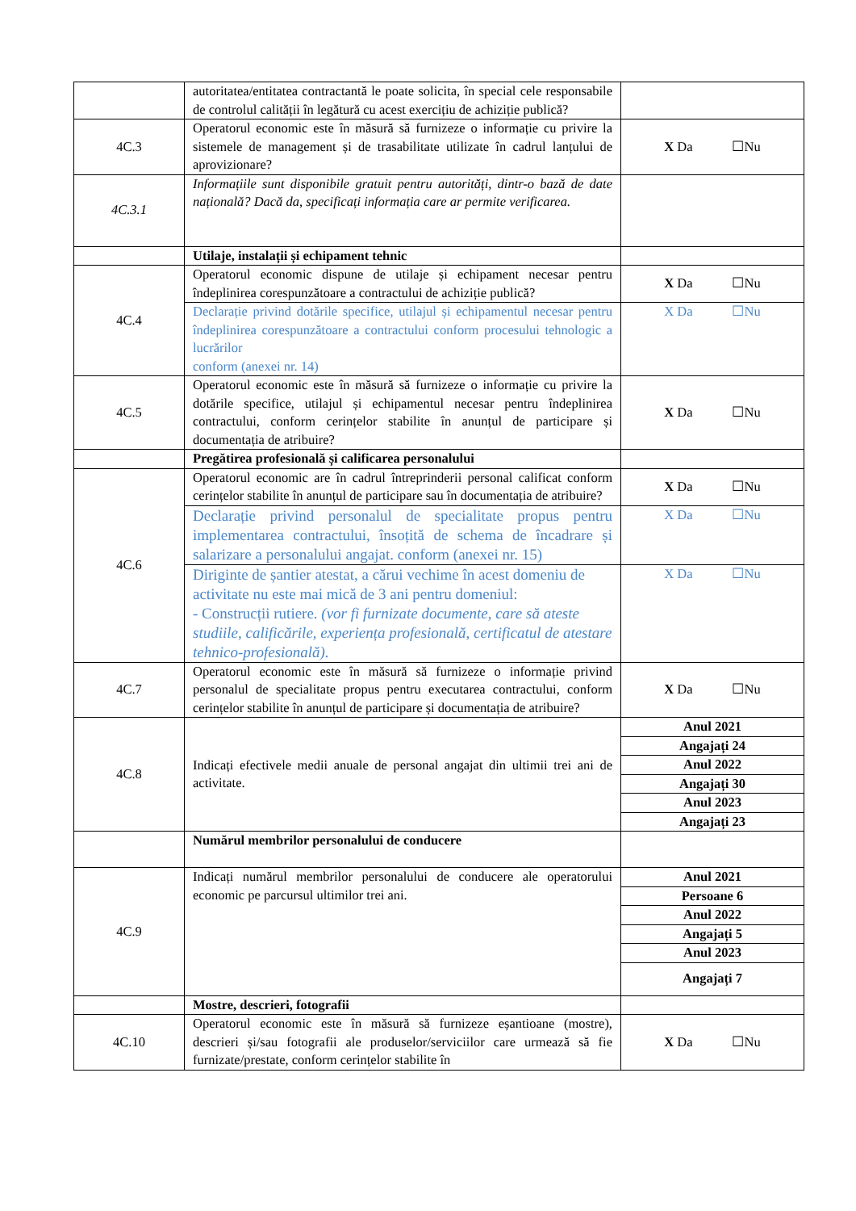| | autoritatea/entitatea contractantă le poate solicita, în special cele responsabile de controlul calității în legătură cu acest exercițiu de achiziție publică? | |
| 4C.3 | Operatorul economic este în măsură să furnizeze o informație cu privire la sistemele de management și de trasabilitate utilizate în cadrul lanțului de aprovizionare? | X Da ☐Nu |
| 4C.3.1 | Informațiile sunt disponibile gratuit pentru autorități, dintr-o bază de date națională? Dacă da, specificați informația care ar permite verificarea. | |
| | Utilaje, instalații și echipament tehnic | |
| 4C.4 | Operatorul economic dispune de utilaje și echipament necesar pentru îndeplinirea corespunzătoare a contractului de achiziție publică? | X Da ☐Nu |
| | Declarație privind dotările specifice, utilajul și echipamentul necesar pentru îndeplinirea corespunzătoare a contractului conform procesului tehnologic a lucrărilor conform (anexei nr. 14) | X Da ☐Nu |
| 4C.5 | Operatorul economic este în măsură să furnizeze o informație cu privire la dotările specifice, utilajul și echipamentul necesar pentru îndeplinirea contractului, conform cerințelor stabilite în anunțul de participare și documentația de atribuire? | X Da ☐Nu |
| | Pregătirea profesională și calificarea personalului | |
| 4C.6 | Operatorul economic are în cadrul întreprinderii personal calificat conform cerințelor stabilite în anunțul de participare sau în documentația de atribuire? | X Da ☐Nu |
| | Declarație privind personalul de specialitate propus pentru implementarea contractului, însoțită de schema de încadrare și salarizare a personalului angajat. conform (anexei nr. 15) | X Da ☐Nu |
| | Diriginte de șantier atestat, a cărui vechime în acest domeniu de activitate nu este mai mică de 3 ani pentru domeniul: - Construcții rutiere. (vor fi furnizate documente, care să ateste studiile, calificările, experiența profesională, certificatul de atestare tehnico-profesională). | X Da ☐Nu |
| 4C.7 | Operatorul economic este în măsură să furnizeze o informație privind personalul de specialitate propus pentru executarea contractului, conform cerințelor stabilite în anunțul de participare și documentația de atribuire? | X Da ☐Nu |
| 4C.8 | Indicați efectivele medii anuale de personal angajat din ultimii trei ani de activitate. | / Anul 2021 / / Angajați 24 / / Anul 2022 / / Angajați 30 / / Anul 2023 / / Angajați 23 / |
| | Numărul membrilor personalului de conducere | |
| 4C.9 | Indicați numărul membrilor personalului de conducere ale operatorului economic pe parcursul ultimilor trei ani. | / Anul 2021 / / Persoane 6 / / Anul 2022 / / Angajați 5 / / Anul 2023 / / Angajați 7 / |
| | Mostre, descrieri, fotografii | |
| 4C.10 | Operatorul economic este în măsură să furnizeze eșantioane (mostre), descrieri și/sau fotografii ale produselor/serviciilor care urmează să fie furnizate/prestate, conform cerințelor stabilite în | X Da ☐Nu |